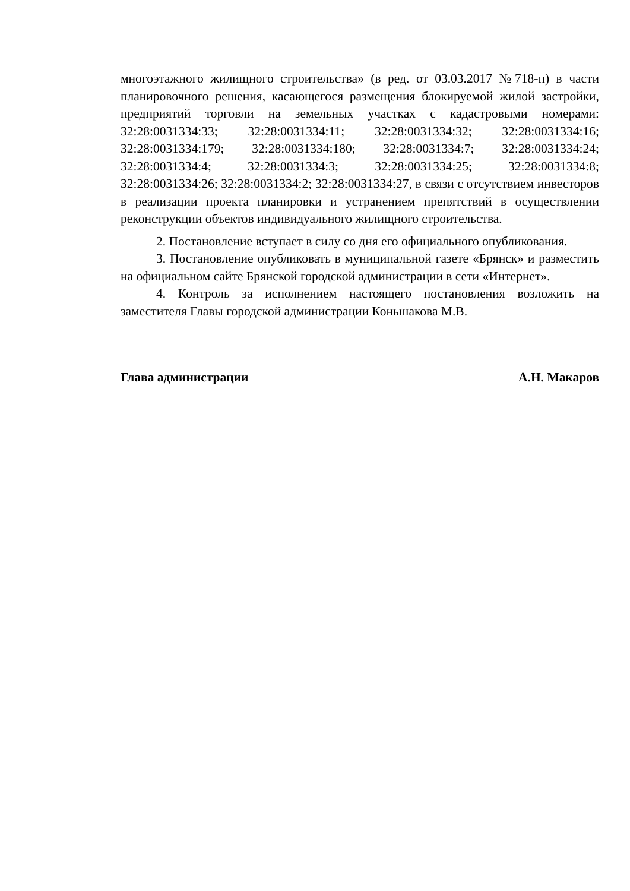многоэтажного жилищного строительства» (в ред. от 03.03.2017 №718-п) в части планировочного решения, касающегося размещения блокируемой жилой застройки, предприятий торговли на земельных участках с кадастровыми номерами: 32:28:0031334:33; 32:28:0031334:11; 32:28:0031334:32; 32:28:0031334:16; 32:28:0031334:179; 32:28:0031334:180; 32:28:0031334:7; 32:28:0031334:24; 32:28:0031334:4; 32:28:0031334:3; 32:28:0031334:25; 32:28:0031334:8; 32:28:0031334:26; 32:28:0031334:2; 32:28:0031334:27, в связи с отсутствием инвесторов в реализации проекта планировки и устранением препятствий в осуществлении реконструкции объектов индивидуального жилищного строительства.
2. Постановление вступает в силу со дня его официального опубликования.
3. Постановление опубликовать в муниципальной газете «Брянск» и разместить на официальном сайте Брянской городской администрации в сети «Интернет».
4. Контроль за исполнением настоящего постановления возложить на заместителя Главы городской администрации Коньшакова М.В.
Глава администрации А.Н. Макаров